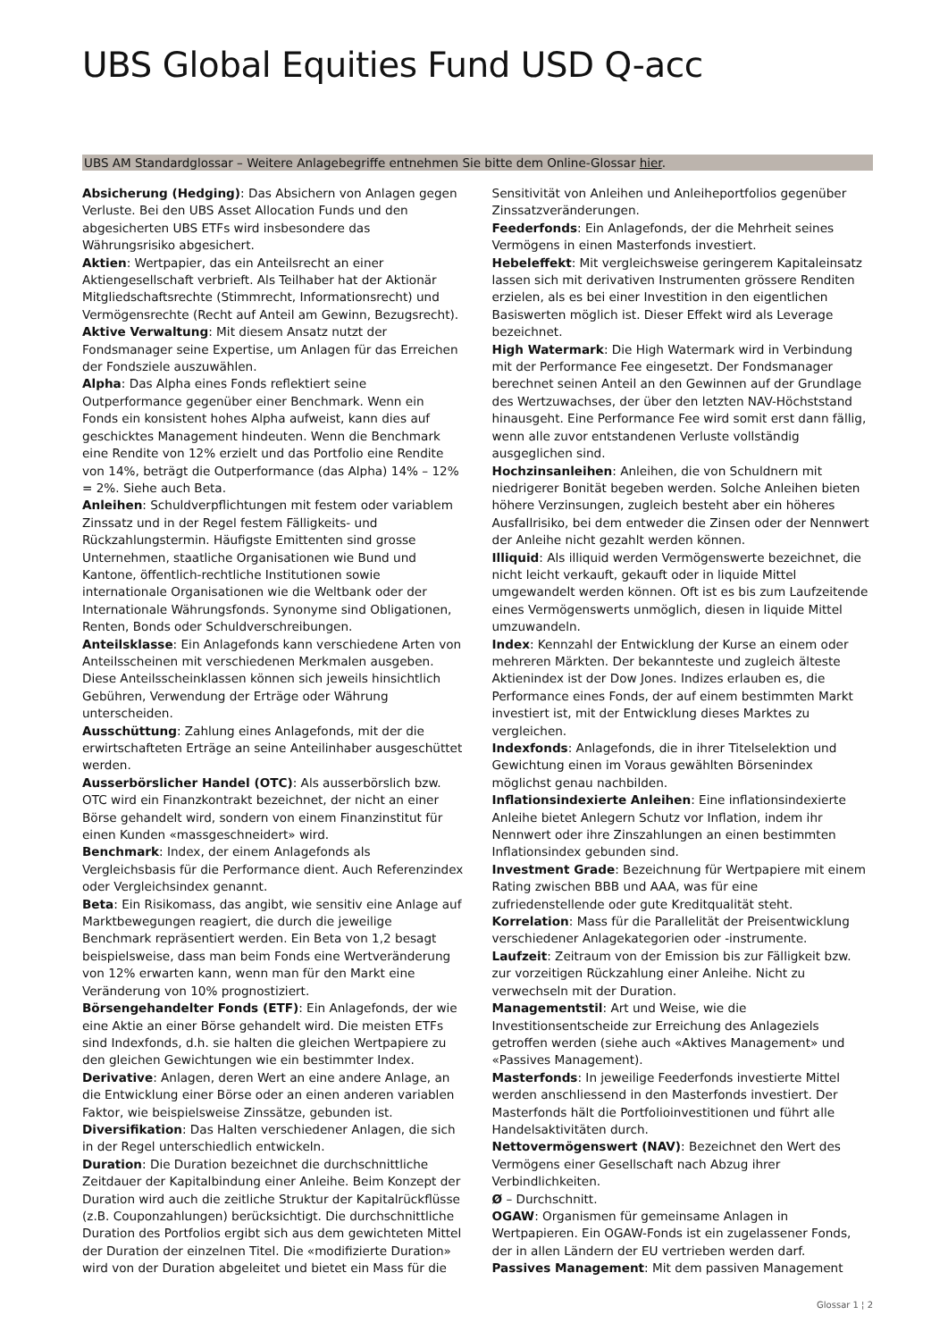UBS Global Equities Fund USD Q-acc
UBS AM Standardglossar – Weitere Anlagebegriffe entnehmen Sie bitte dem Online-Glossar hier.
Absicherung (Hedging): Das Absichern von Anlagen gegen Verluste. Bei den UBS Asset Allocation Funds und den abgesicherten UBS ETFs wird insbesondere das Währungsrisiko abgesichert.
Aktien: Wertpapier, das ein Anteilsrecht an einer Aktiengesellschaft verbrieft. Als Teilhaber hat der Aktionär Mitgliedschaftsrechte (Stimmrecht, Informationsrecht) und Vermögensrechte (Recht auf Anteil am Gewinn, Bezugsrecht).
Aktive Verwaltung: Mit diesem Ansatz nutzt der Fondsmanager seine Expertise, um Anlagen für das Erreichen der Fondsziele auszuwählen.
Alpha: Das Alpha eines Fonds reflektiert seine Outperformance gegenüber einer Benchmark. Wenn ein Fonds ein konsistent hohes Alpha aufweist, kann dies auf geschicktes Management hindeuten. Wenn die Benchmark eine Rendite von 12% erzielt und das Portfolio eine Rendite von 14%, beträgt die Outperformance (das Alpha) 14% – 12% = 2%. Siehe auch Beta.
Anleihen: Schuldverpflichtungen mit festem oder variablem Zinssatz und in der Regel festem Fälligkeits- und Rückzahlungstermin. Häufigste Emittenten sind grosse Unternehmen, staatliche Organisationen wie Bund und Kantone, öffentlich-rechtliche Institutionen sowie internationale Organisationen wie die Weltbank oder der Internationale Währungsfonds. Synonyme sind Obligationen, Renten, Bonds oder Schuldverschreibungen.
Anteilsklasse: Ein Anlagefonds kann verschiedene Arten von Anteilsscheinen mit verschiedenen Merkmalen ausgeben. Diese Anteilsscheinklassen können sich jeweils hinsichtlich Gebühren, Verwendung der Erträge oder Währung unterscheiden.
Ausschüttung: Zahlung eines Anlagefonds, mit der die erwirtschafteten Erträge an seine Anteilinhaber ausgeschüttet werden.
Ausserbörslicher Handel (OTC): Als ausserbörslich bzw. OTC wird ein Finanzkontrakt bezeichnet, der nicht an einer Börse gehandelt wird, sondern von einem Finanzinstitut für einen Kunden «massgeschneidert» wird.
Benchmark: Index, der einem Anlagefonds als Vergleichsbasis für die Performance dient. Auch Referenzindex oder Vergleichsindex genannt.
Beta: Ein Risikomass, das angibt, wie sensitiv eine Anlage auf Marktbewegungen reagiert, die durch die jeweilige Benchmark repräsentiert werden. Ein Beta von 1,2 besagt beispielsweise, dass man beim Fonds eine Wertveränderung von 12% erwarten kann, wenn man für den Markt eine Veränderung von 10% prognostiziert.
Börsengehandelter Fonds (ETF): Ein Anlagefonds, der wie eine Aktie an einer Börse gehandelt wird. Die meisten ETFs sind Indexfonds, d.h. sie halten die gleichen Wertpapiere zu den gleichen Gewichtungen wie ein bestimmter Index.
Derivative: Anlagen, deren Wert an eine andere Anlage, an die Entwicklung einer Börse oder an einen anderen variablen Faktor, wie beispielsweise Zinssätze, gebunden ist.
Diversifikation: Das Halten verschiedener Anlagen, die sich in der Regel unterschiedlich entwickeln.
Duration: Die Duration bezeichnet die durchschnittliche Zeitdauer der Kapitalbindung einer Anleihe. Beim Konzept der Duration wird auch die zeitliche Struktur der Kapitalrückflüsse (z.B. Couponzahlungen) berücksichtigt. Die durchschnittliche Duration des Portfolios ergibt sich aus dem gewichteten Mittel der Duration der einzelnen Titel. Die «modifizierte Duration» wird von der Duration abgeleitet und bietet ein Mass für die Sensitivität von Anleihen und Anleiheportfolios gegenüber Zinssatzveränderungen.
Feederfonds: Ein Anlagefonds, der die Mehrheit seines Vermögens in einen Masterfonds investiert.
Hebeleffekt: Mit vergleichsweise geringerem Kapitaleinsatz lassen sich mit derivativen Instrumenten grössere Renditen erzielen, als es bei einer Investition in den eigentlichen Basiswerten möglich ist. Dieser Effekt wird als Leverage bezeichnet.
High Watermark: Die High Watermark wird in Verbindung mit der Performance Fee eingesetzt. Der Fondsmanager berechnet seinen Anteil an den Gewinnen auf der Grundlage des Wertzuwachses, der über den letzten NAV-Höchststand hinausgeht. Eine Performance Fee wird somit erst dann fällig, wenn alle zuvor entstandenen Verluste vollständig ausgeglichen sind.
Hochzinsanleihen: Anleihen, die von Schuldnern mit niedrigerer Bonität begeben werden. Solche Anleihen bieten höhere Verzinsungen, zugleich besteht aber ein höheres Ausfallrisiko, bei dem entweder die Zinsen oder der Nennwert der Anleihe nicht gezahlt werden können.
Illiquid: Als illiquid werden Vermögenswerte bezeichnet, die nicht leicht verkauft, gekauft oder in liquide Mittel umgewandelt werden können. Oft ist es bis zum Laufzeitende eines Vermögenswerts unmöglich, diesen in liquide Mittel umzuwandeln.
Index: Kennzahl der Entwicklung der Kurse an einem oder mehreren Märkten. Der bekannteste und zugleich älteste Aktienindex ist der Dow Jones. Indizes erlauben es, die Performance eines Fonds, der auf einem bestimmten Markt investiert ist, mit der Entwicklung dieses Marktes zu vergleichen.
Indexfonds: Anlagefonds, die in ihrer Titelselektion und Gewichtung einen im Voraus gewählten Börsenindex möglichst genau nachbilden.
Inflationsindexierte Anleihen: Eine inflationsindexierte Anleihe bietet Anlegern Schutz vor Inflation, indem ihr Nennwert oder ihre Zinszahlungen an einen bestimmten Inflationsindex gebunden sind.
Investment Grade: Bezeichnung für Wertpapiere mit einem Rating zwischen BBB und AAA, was für eine zufriedenstellende oder gute Kreditqualität steht.
Korrelation: Mass für die Parallelität der Preisentwicklung verschiedener Anlagekategorien oder -instrumente.
Laufzeit: Zeitraum von der Emission bis zur Fälligkeit bzw. zur vorzeitigen Rückzahlung einer Anleihe. Nicht zu verwechseln mit der Duration.
Managementstil: Art und Weise, wie die Investitionsentscheide zur Erreichung des Anlageziels getroffen werden (siehe auch «Aktives Management» und «Passives Management).
Masterfonds: In jeweilige Feederfonds investierte Mittel werden anschliessend in den Masterfonds investiert. Der Masterfonds hält die Portfolioinvestitionen und führt alle Handelsaktivitäten durch.
Nettovermögenswert (NAV): Bezeichnet den Wert des Vermögens einer Gesellschaft nach Abzug ihrer Verbindlichkeiten.
Ø – Durchschnitt.
OGAW: Organismen für gemeinsame Anlagen in Wertpapieren. Ein OGAW-Fonds ist ein zugelassener Fonds, der in allen Ländern der EU vertrieben werden darf.
Passives Management: Mit dem passiven Management
Glossar 1 ¦ 2